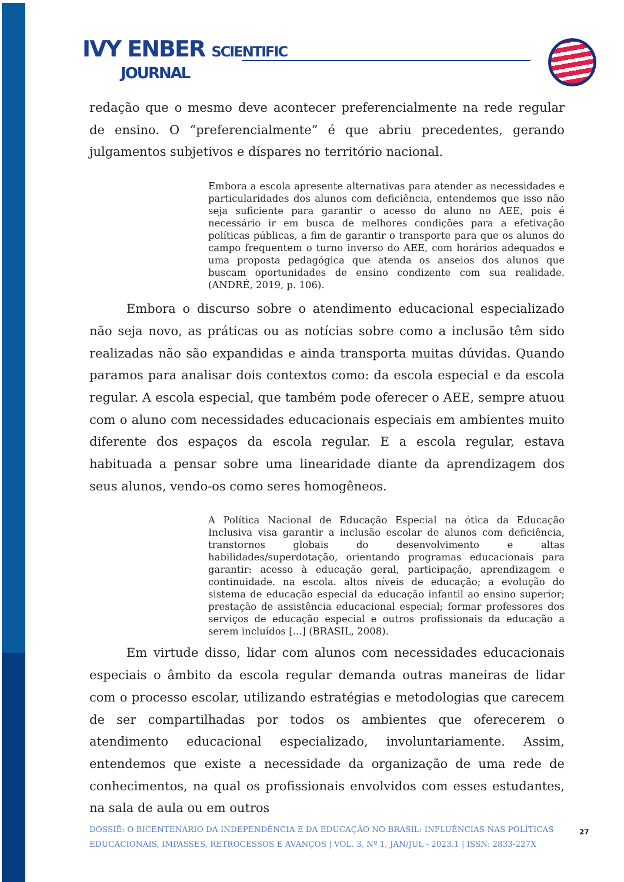IVY ENBER SCIENTIFIC
JOURNAL
redação que o mesmo deve acontecer preferencialmente na rede regular de ensino. O “preferencialmente” é que abriu precedentes, gerando julgamentos subjetivos e díspares no território nacional.
Embora a escola apresente alternativas para atender as necessidades e particularidades dos alunos com deficiência, entendemos que isso não seja suficiente para garantir o acesso do aluno no AEE, pois é necessário ir em busca de melhores condições para a efetivação políticas públicas, a fim de garantir o transporte para que os alunos do campo frequentem o turno inverso do AEE, com horários adequados e uma proposta pedagógica que atenda os anseios dos alunos que buscam oportunidades de ensino condizente com sua realidade. (ANDRÉ, 2019, p. 106).
Embora o discurso sobre o atendimento educacional especializado não seja novo, as práticas ou as notícias sobre como a inclusão têm sido realizadas não são expandidas e ainda transporta muitas dúvidas. Quando paramos para analisar dois contextos como: da escola especial e da escola regular. A escola especial, que também pode oferecer o AEE, sempre atuou com o aluno com necessidades educacionais especiais em ambientes muito diferente dos espaços da escola regular. E a escola regular, estava habituada a pensar sobre uma linearidade diante da aprendizagem dos seus alunos, vendo-os como seres homogêneos.
A Política Nacional de Educação Especial na ótica da Educação Inclusiva visa garantir a inclusão escolar de alunos com deficiência, transtornos globais do desenvolvimento e altas habilidades/superdotação, orientando programas educacionais para garantir: acesso à educação geral, participação, aprendizagem e continuidade. na escola. altos níveis de educação; a evolução do sistema de educação especial da educação infantil ao ensino superior; prestação de assistência educacional especial; formar professores dos serviços de educação especial e outros profissionais da educação a serem incluídos [...] (BRASIL, 2008).
Em virtude disso, lidar com alunos com necessidades educacionais especiais o âmbito da escola regular demanda outras maneiras de lidar com o processo escolar, utilizando estratégias e metodologias que carecem de ser compartilhadas por todos os ambientes que oferecerem o atendimento educacional especializado, involuntariamente. Assim, entendemos que existe a necessidade da organização de uma rede de conhecimentos, na qual os profissionais envolvidos com esses estudantes, na sala de aula ou em outros
DOSSIÊ: O BICENTENÁRIO DA INDEPENDÊNCIA E DA EDUCAÇÃO NO BRASIL: INFLUÊNCIAS NAS POLÍTICAS EDUCACIONAIS, IMPASSES, RETROCESSOS E AVANÇOS | VOL. 3, Nº 1, JAN/JUL - 2023.1 | ISSN: 2833-227X
27